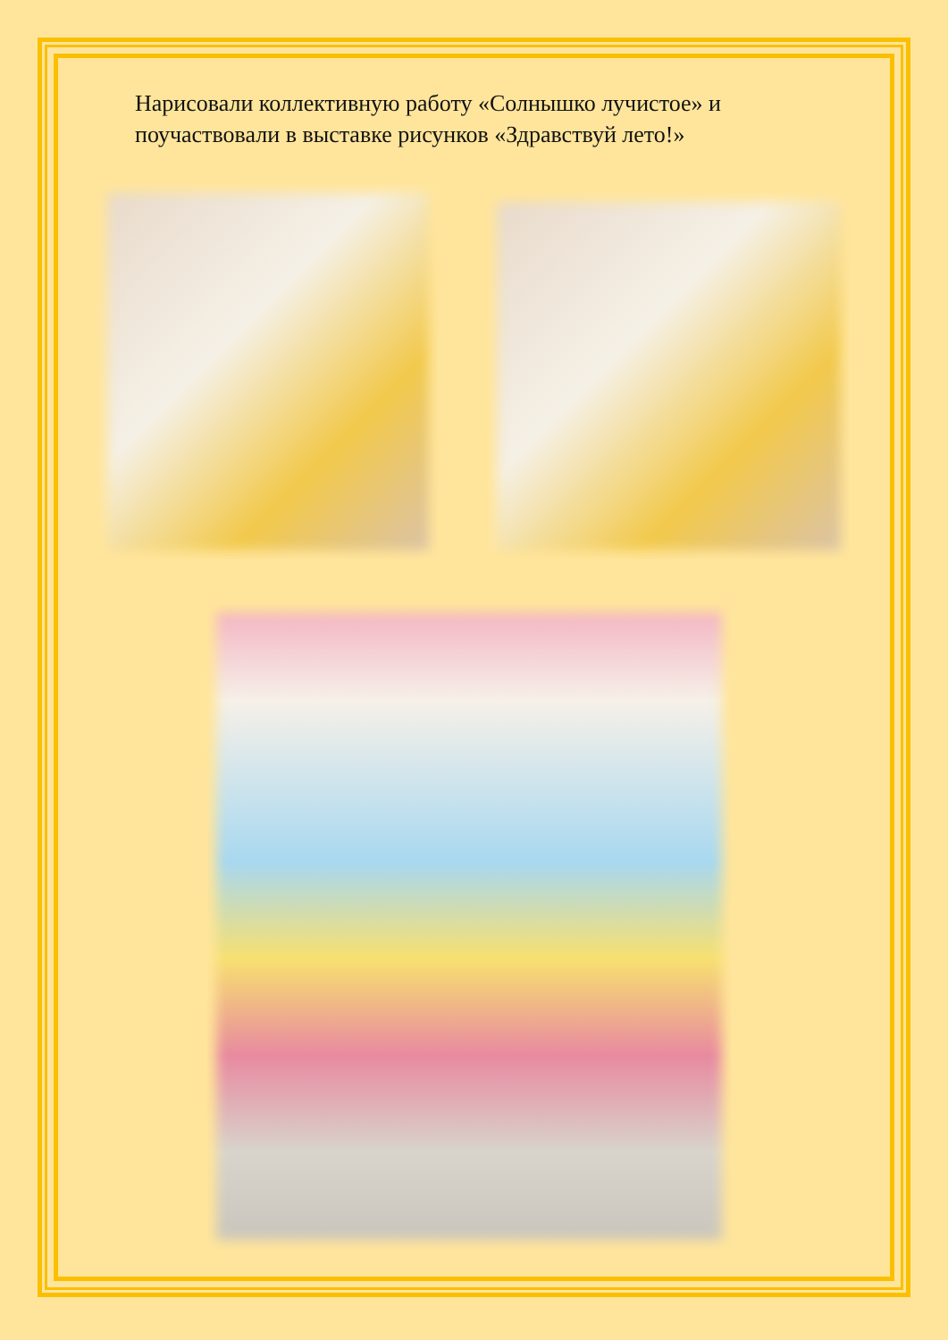Нарисовали коллективную работу «Солнышко лучистое» и поучаствовали в выставке рисунков «Здравствуй лето!»